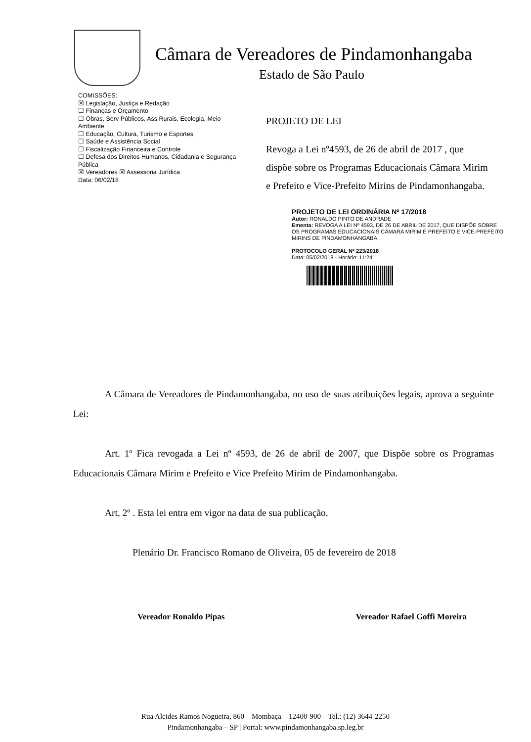Câmara de Vereadores de Pindamonhangaba
Estado de São Paulo
COMISSÕES:
☒ Legislação, Justiça e Redação
☐ Finanças e Orçamento
☐ Obras, Serv Públicos, Ass Rurais, Ecologia, Meio Ambiente
☐ Educação, Cultura, Turismo e Esportes
☐ Saúde e Assistência Social
☐ Fiscalização Financeira e Controle
☐ Defesa dos Direitos Humanos, Cidadania e Segurança Pública
☒ Vereadores ☒ Assessoria Jurídica
Data: 06/02/18
PROJETO DE LEI
Revoga a Lei nº4593, de 26 de abril de 2017 , que dispõe sobre os Programas Educacionais Câmara Mirim e Prefeito e Vice-Prefeito Mirins de Pindamonhangaba.
PROJETO DE LEI ORDINÁRIA Nº 17/2018
Autor: RONALDO PINTO DE ANDRADE
Ementa: REVOGA A LEI Nº 4593, DE 26 DE ABRIL DE 2017, QUE DISPÕE SOBRE OS PROGRAMAS EDUCACIONAIS CÂMARA MIRIM E PREFEITO E VICE-PREFEITO MIRINS DE PINDAMONHANGABA.
PROTOCOLO GERAL Nº 223/2018
Data: 05/02/2018 - Horário: 11:24
A Câmara de Vereadores de Pindamonhangaba, no uso de suas atribuições legais, aprova a seguinte Lei:
Art. 1º Fica revogada a Lei nº 4593, de 26 de abril de 2007, que Dispõe sobre os Programas Educacionais Câmara Mirim e Prefeito e Vice Prefeito Mirim de Pindamonhangaba.
Art. 2º . Esta lei entra em vigor na data de sua publicação.
Plenário Dr. Francisco Romano de Oliveira, 05 de fevereiro de 2018
Vereador Ronaldo Pipas Vereador Rafael Goffi Moreira
Rua Alcides Ramos Nogueira, 860 – Mombaça – 12400-900 – Tel.: (12) 3644-2250
Pindamonhangaba – SP | Portal: www.pindamonhangaba.sp.leg.br